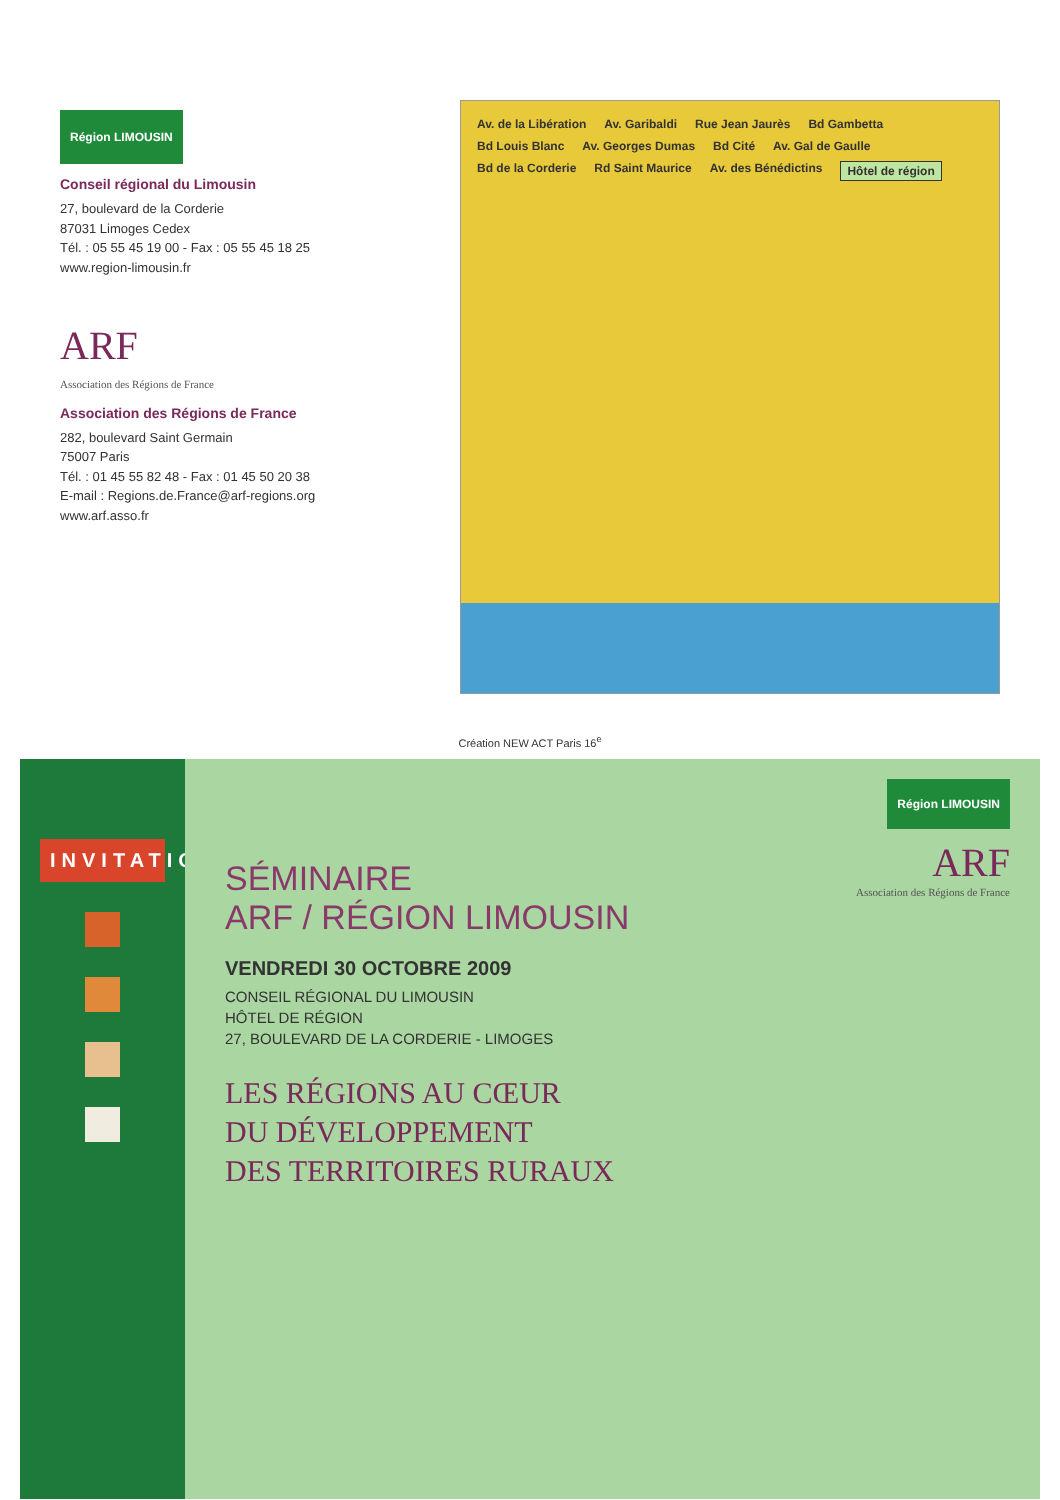Région LIMOUSIN
Conseil régional du Limousin
27, boulevard de la Corderie
87031 Limoges Cedex
Tél. : 05 55 45 19 00 - Fax : 05 55 45 18 25
www.region-limousin.fr
ARF
Association des Régions de France
Association des Régions de France
282, boulevard Saint Germain
75007 Paris
Tél. : 01 45 55 82 48 - Fax : 01 45 50 20 38
E-mail : Regions.de.France@arf-regions.org
www.arf.asso.fr
Av. de la Libération Av. Garibaldi Rue Jean Jaurès Bd Gambetta Bd Louis Blanc Av. Georges Dumas Bd Cité Av. Gal de Gaulle Bd de la Corderie Rd Saint Maurice Av. des Bénédictins Hôtel de région
Création NEW ACT Paris 16<sup>e</sup>
INVITATION
Région LIMOUSIN
ARF
Association des Régions de France
SÉMINAIRE
ARF / RÉGION LIMOUSIN
VENDREDI 30 OCTOBRE 2009
CONSEIL RÉGIONAL DU LIMOUSIN
HÔTEL DE RÉGION
27, BOULEVARD DE LA CORDERIE - LIMOGES
LES RÉGIONS AU CŒUR
DU DÉVELOPPEMENT
DES TERRITOIRES RURAUX